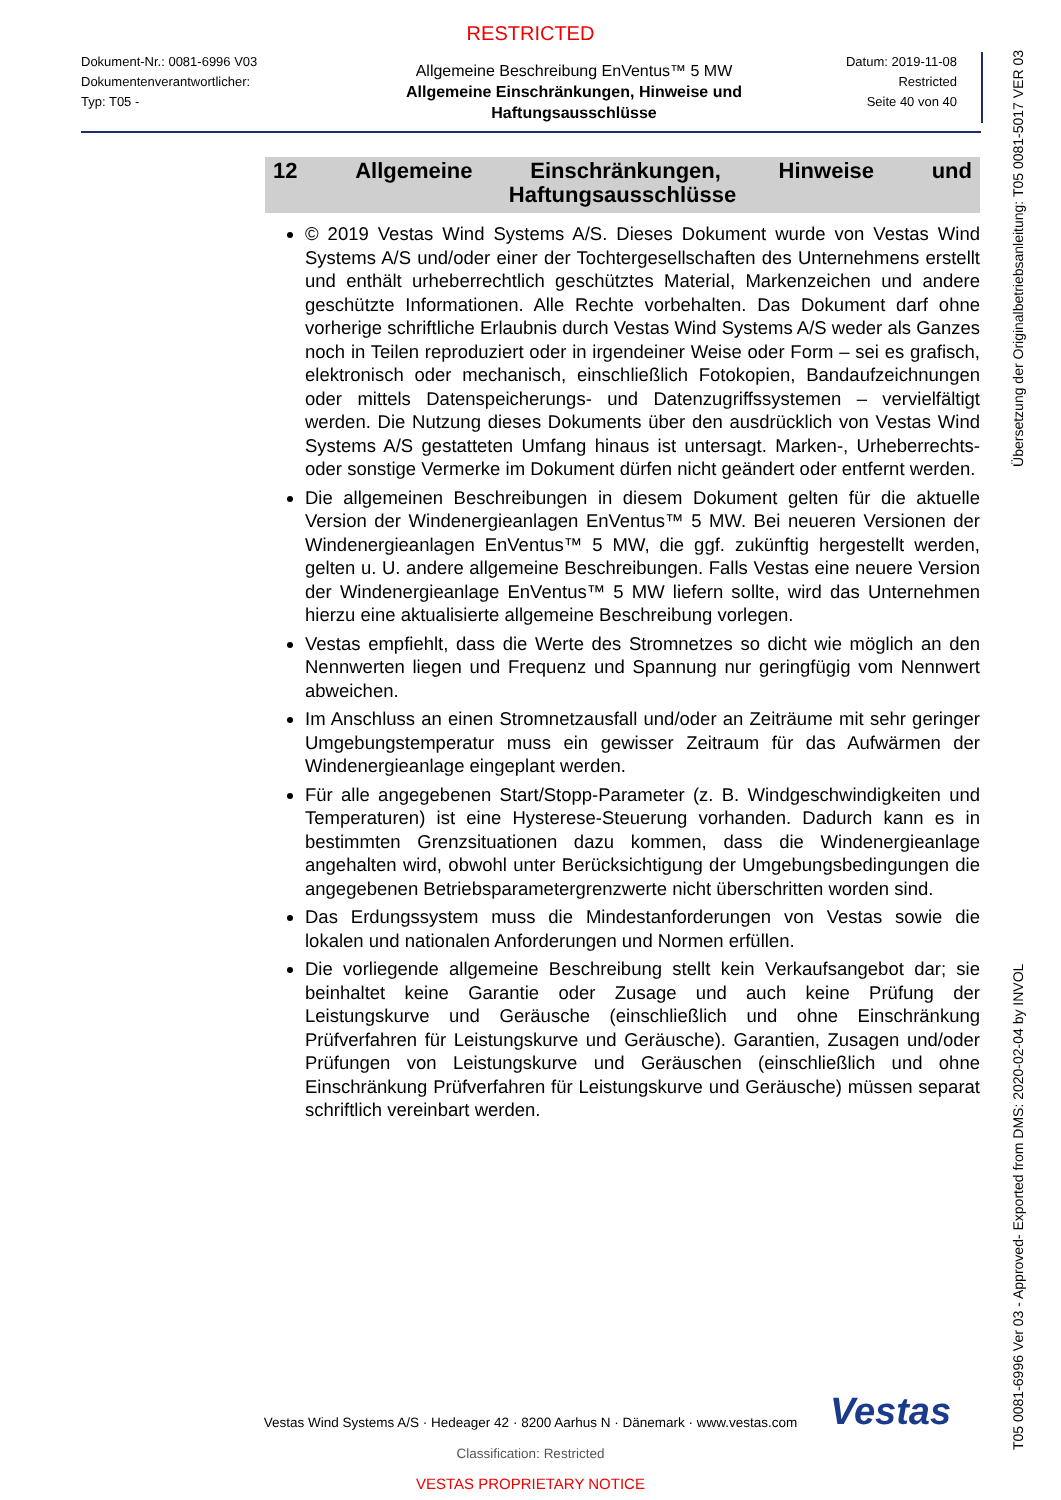RESTRICTED
Dokument-Nr.: 0081-6996 V03
Dokumentenverantwortlicher:
Typ: T05 -
Allgemeine Beschreibung EnVentus™ 5 MW
Allgemeine Einschränkungen, Hinweise und Haftungsausschlüsse
Datum: 2019-11-08
Restricted
Seite 40 von 40
12 Allgemeine Einschränkungen, Hinweise und
Haftungsausschlüsse
© 2019 Vestas Wind Systems A/S. Dieses Dokument wurde von Vestas Wind Systems A/S und/oder einer der Tochtergesellschaften des Unternehmens erstellt und enthält urheberrechtlich geschütztes Material, Markenzeichen und andere geschützte Informationen. Alle Rechte vorbehalten. Das Dokument darf ohne vorherige schriftliche Erlaubnis durch Vestas Wind Systems A/S weder als Ganzes noch in Teilen reproduziert oder in irgendeiner Weise oder Form – sei es grafisch, elektronisch oder mechanisch, einschließlich Fotokopien, Bandaufzeichnungen oder mittels Datenspeicherungs- und Datenzugriffssystemen – vervielfältigt werden. Die Nutzung dieses Dokuments über den ausdrücklich von Vestas Wind Systems A/S gestatteten Umfang hinaus ist untersagt. Marken-, Urheberrechts- oder sonstige Vermerke im Dokument dürfen nicht geändert oder entfernt werden.
Die allgemeinen Beschreibungen in diesem Dokument gelten für die aktuelle Version der Windenergieanlagen EnVentus™ 5 MW. Bei neueren Versionen der Windenergieanlagen EnVentus™ 5 MW, die ggf. zukünftig hergestellt werden, gelten u. U. andere allgemeine Beschreibungen. Falls Vestas eine neuere Version der Windenergieanlage EnVentus™ 5 MW liefern sollte, wird das Unternehmen hierzu eine aktualisierte allgemeine Beschreibung vorlegen.
Vestas empfiehlt, dass die Werte des Stromnetzes so dicht wie möglich an den Nennwerten liegen und Frequenz und Spannung nur geringfügig vom Nennwert abweichen.
Im Anschluss an einen Stromnetzausfall und/oder an Zeiträume mit sehr geringer Umgebungstemperatur muss ein gewisser Zeitraum für das Aufwärmen der Windenergieanlage eingeplant werden.
Für alle angegebenen Start/Stopp-Parameter (z. B. Windgeschwindigkeiten und Temperaturen) ist eine Hysterese-Steuerung vorhanden. Dadurch kann es in bestimmten Grenzsituationen dazu kommen, dass die Windenergieanlage angehalten wird, obwohl unter Berücksichtigung der Umgebungsbedingungen die angegebenen Betriebsparametergrenzwerte nicht überschritten worden sind.
Das Erdungssystem muss die Mindestanforderungen von Vestas sowie die lokalen und nationalen Anforderungen und Normen erfüllen.
Die vorliegende allgemeine Beschreibung stellt kein Verkaufsangebot dar; sie beinhaltet keine Garantie oder Zusage und auch keine Prüfung der Leistungskurve und Geräusche (einschließlich und ohne Einschränkung Prüfverfahren für Leistungskurve und Geräusche). Garantien, Zusagen und/oder Prüfungen von Leistungskurve und Geräuschen (einschließlich und ohne Einschränkung Prüfverfahren für Leistungskurve und Geräusche) müssen separat schriftlich vereinbart werden.
Vestas
Vestas Wind Systems A/S · Hedeager 42 · 8200 Aarhus N · Dänemark · www.vestas.com
Classification: Restricted
VESTAS PROPRIETARY NOTICE
T05 0081-6996 Ver 03 - Approved- Exported from DMS: 2020-02-04 by INVOL Übersetzung der Originalbetriebsanleitung: T05 0081-5017 VER 03